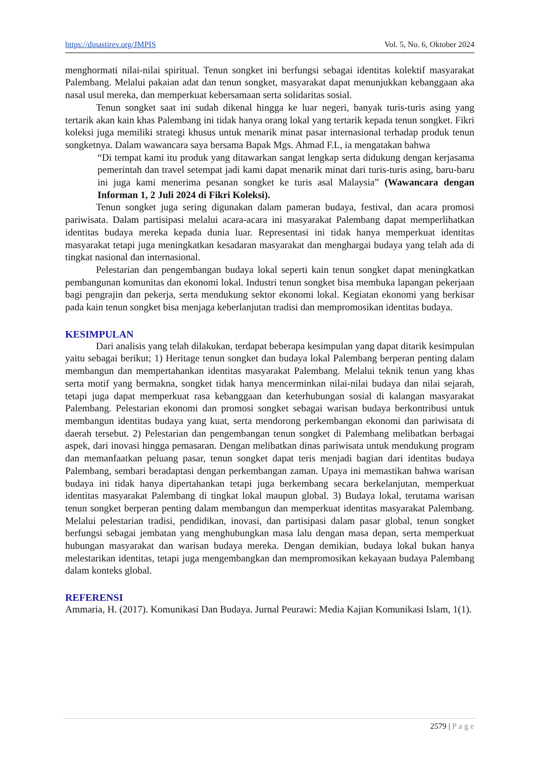https://dinastirev.org/JMPIS Vol. 5, No. 6, Oktober 2024
menghormati nilai-nilai spiritual. Tenun songket ini berfungsi sebagai identitas kolektif masyarakat Palembang. Melalui pakaian adat dan tenun songket, masyarakat dapat menunjukkan kebanggaan aka nasal usul mereka, dan memperkuat kebersamaan serta solidaritas sosial.
Tenun songket saat ini sudah dikenal hingga ke luar negeri, banyak turis-turis asing yang tertarik akan kain khas Palembang ini tidak hanya orang lokal yang tertarik kepada tenun songket. Fikri koleksi juga memiliki strategi khusus untuk menarik minat pasar internasional terhadap produk tenun songketnya. Dalam wawancara saya bersama Bapak Mgs. Ahmad F.L, ia mengatakan bahwa
“Di tempat kami itu produk yang ditawarkan sangat lengkap serta didukung dengan kerjasama pemerintah dan travel setempat jadi kami dapat menarik minat dari turis-turis asing, baru-baru ini juga kami menerima pesanan songket ke turis asal Malaysia” (Wawancara dengan Informan 1, 2 Juli 2024 di Fikri Koleksi).
Tenun songket juga sering digunakan dalam pameran budaya, festival, dan acara promosi pariwisata. Dalam partisipasi melalui acara-acara ini masyarakat Palembang dapat memperlihatkan identitas budaya mereka kepada dunia luar. Representasi ini tidak hanya memperkuat identitas masyarakat tetapi juga meningkatkan kesadaran masyarakat dan menghargai budaya yang telah ada di tingkat nasional dan internasional.
Pelestarian dan pengembangan budaya lokal seperti kain tenun songket dapat meningkatkan pembangunan komunitas dan ekonomi lokal. Industri tenun songket bisa membuka lapangan pekerjaan bagi pengrajin dan pekerja, serta mendukung sektor ekonomi lokal. Kegiatan ekonomi yang berkisar pada kain tenun songket bisa menjaga keberlanjutan tradisi dan mempromosikan identitas budaya.
KESIMPULAN
Dari analisis yang telah dilakukan, terdapat beberapa kesimpulan yang dapat ditarik kesimpulan yaitu sebagai berikut; 1) Heritage tenun songket dan budaya lokal Palembang berperan penting dalam membangun dan mempertahankan identitas masyarakat Palembang. Melalui teknik tenun yang khas serta motif yang bermakna, songket tidak hanya mencerminkan nilai-nilai budaya dan nilai sejarah, tetapi juga dapat memperkuat rasa kebanggaan dan keterhubungan sosial di kalangan masyarakat Palembang. Pelestarian ekonomi dan promosi songket sebagai warisan budaya berkontribusi untuk membangun identitas budaya yang kuat, serta mendorong perkembangan ekonomi dan pariwisata di daerah tersebut. 2) Pelestarian dan pengembangan tenun songket di Palembang melibatkan berbagai aspek, dari inovasi hingga pemasaran. Dengan melibatkan dinas pariwisata untuk mendukung program dan memanfaatkan peluang pasar, tenun songket dapat teris menjadi bagian dari identitas budaya Palembang, sembari beradaptasi dengan perkembangan zaman. Upaya ini memastikan bahwa warisan budaya ini tidak hanya dipertahankan tetapi juga berkembang secara berkelanjutan, memperkuat identitas masyarakat Palembang di tingkat lokal maupun global. 3) Budaya lokal, terutama warisan tenun songket berperan penting dalam membangun dan memperkuat identitas masyarakat Palembang. Melalui pelestarian tradisi, pendidikan, inovasi, dan partisipasi dalam pasar global, tenun songket berfungsi sebagai jembatan yang menghubungkan masa lalu dengan masa depan, serta memperkuat hubungan masyarakat dan warisan budaya mereka. Dengan demikian, budaya lokal bukan hanya melestarikan identitas, tetapi juga mengembangkan dan mempromosikan kekayaan budaya Palembang dalam konteks global.
REFERENSI
Ammaria, H. (2017). Komunikasi Dan Budaya. Jurnal Peurawi: Media Kajian Komunikasi Islam, 1(1).
2579 | Page